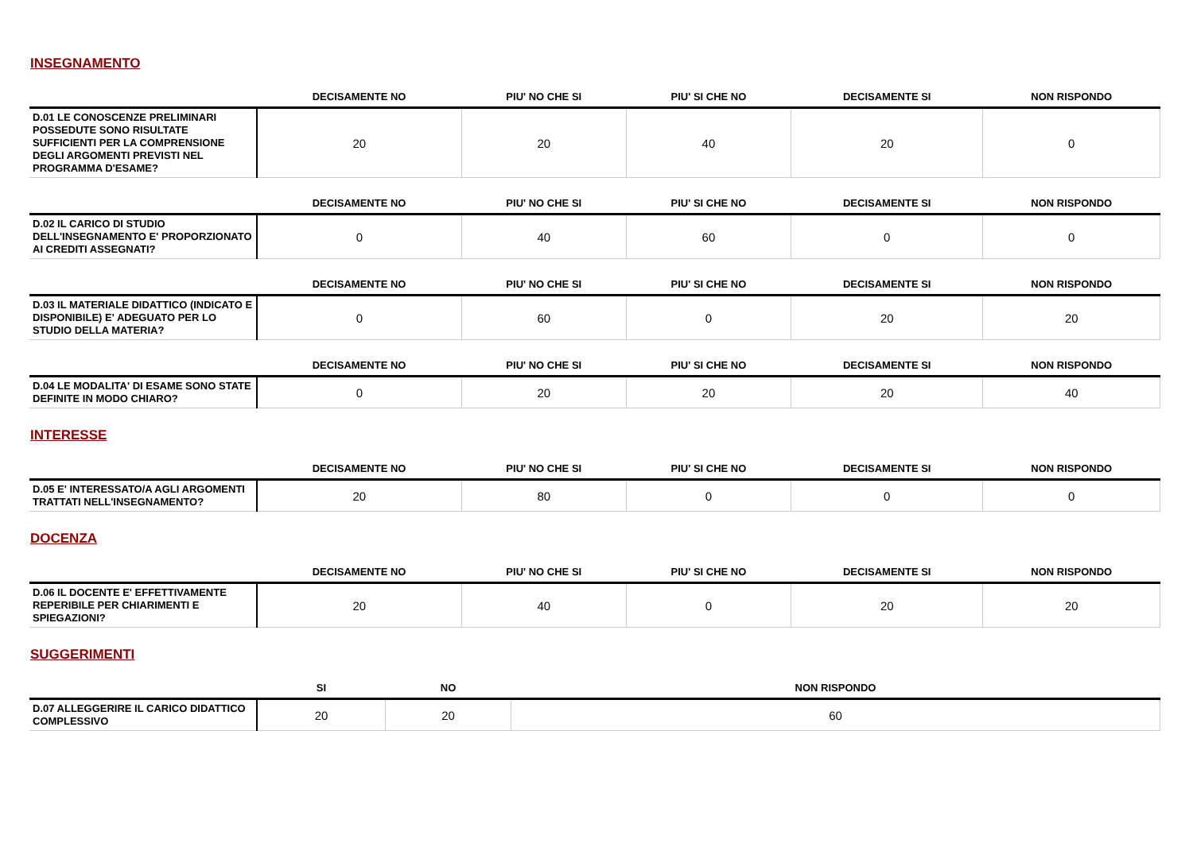INSEGNAMENTO
| | DECISAMENTE NO | PIU' NO CHE SI | PIU' SI CHE NO | DECISAMENTE SI | NON RISPONDO |
| --- | --- | --- | --- | --- | --- |
| D.01 LE CONOSCENZE PRELIMINARI POSSEDUTE SONO RISULTATE SUFFICIENTI PER LA COMPRENSIONE DEGLI ARGOMENTI PREVISTI NEL PROGRAMMA D'ESAME? | 20 | 20 | 40 | 20 | 0 |
| | DECISAMENTE NO | PIU' NO CHE SI | PIU' SI CHE NO | DECISAMENTE SI | NON RISPONDO |
| --- | --- | --- | --- | --- | --- |
| D.02 IL CARICO DI STUDIO DELL'INSEGNAMENTO E' PROPORZIONATO AI CREDITI ASSEGNATI? | 0 | 40 | 60 | 0 | 0 |
| | DECISAMENTE NO | PIU' NO CHE SI | PIU' SI CHE NO | DECISAMENTE SI | NON RISPONDO |
| --- | --- | --- | --- | --- | --- |
| D.03 IL MATERIALE DIDATTICO (INDICATO E DISPONIBILE) E' ADEGUATO PER LO STUDIO DELLA MATERIA? | 0 | 60 | 0 | 20 | 20 |
| | DECISAMENTE NO | PIU' NO CHE SI | PIU' SI CHE NO | DECISAMENTE SI | NON RISPONDO |
| --- | --- | --- | --- | --- | --- |
| D.04 LE MODALITA' DI ESAME SONO STATE DEFINITE IN MODO CHIARO? | 0 | 20 | 20 | 20 | 40 |
INTERESSE
| | DECISAMENTE NO | PIU' NO CHE SI | PIU' SI CHE NO | DECISAMENTE SI | NON RISPONDO |
| --- | --- | --- | --- | --- | --- |
| D.05 E' INTERESSATO/A AGLI ARGOMENTI TRATTATI NELL'INSEGNAMENTO? | 20 | 80 | 0 | 0 | 0 |
DOCENZA
| | DECISAMENTE NO | PIU' NO CHE SI | PIU' SI CHE NO | DECISAMENTE SI | NON RISPONDO |
| --- | --- | --- | --- | --- | --- |
| D.06 IL DOCENTE E' EFFETTIVAMENTE REPERIBILE PER CHIARIMENTI E SPIEGAZIONI? | 20 | 40 | 0 | 20 | 20 |
SUGGERIMENTI
| | SI | NO | NON RISPONDO |
| --- | --- | --- | --- |
| D.07 ALLEGGERIRE IL CARICO DIDATTICO COMPLESSIVO | 20 | 20 | 60 |